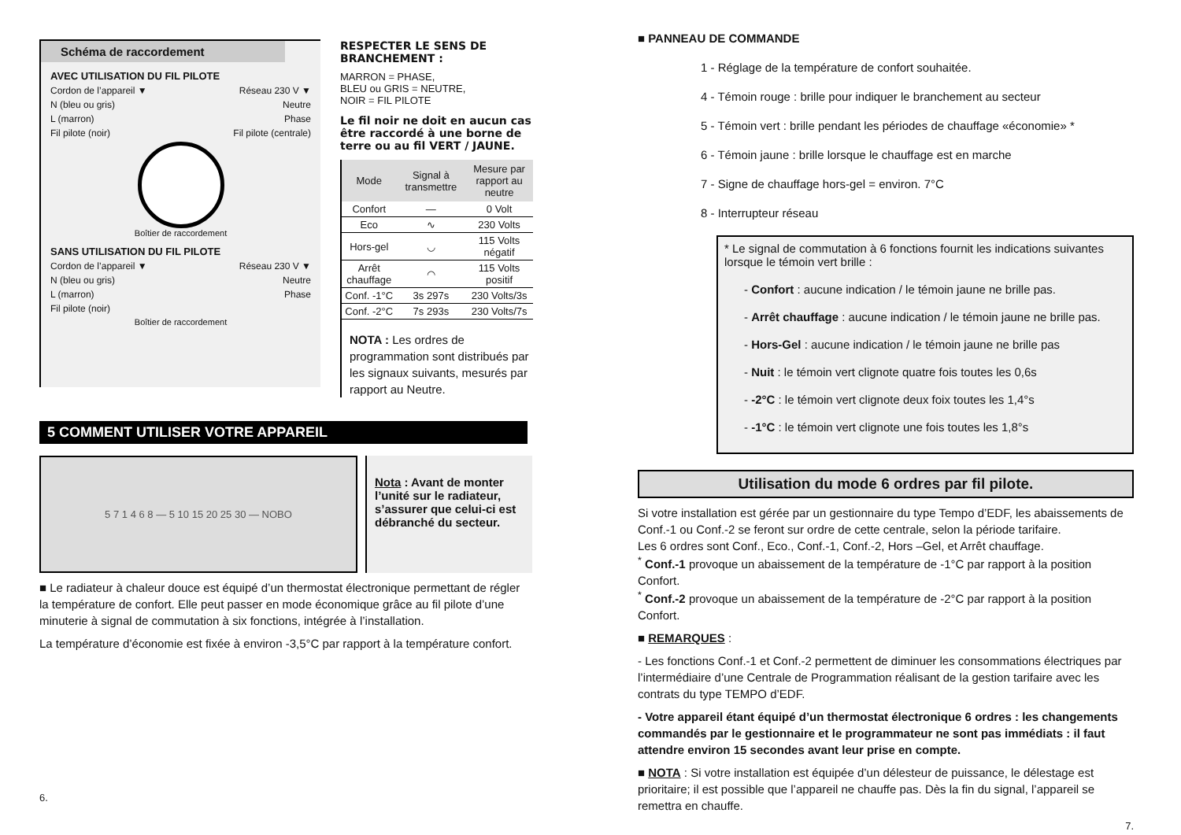Schéma de raccordement
AVEC UTILISATION DU FIL PILOTE
Cordon de l’appareil ▼ Réseau 230 V ▼
N (bleu ou gris) Neutre
L (marron) Phase
Fil pilote (noir) Fil pilote (centrale)
Boîtier de raccordement
SANS UTILISATION DU FIL PILOTE
Cordon de l’appareil ▼ Réseau 230 V ▼
N (bleu ou gris) Neutre
L (marron) Phase
Fil pilote (noir)
Boîtier de raccordement
RESPECTER LE SENS DE BRANCHEMENT :
MARRON = PHASE,
BLEU ou GRIS = NEUTRE,
NOIR = FIL PILOTE
Le fil noir ne doit en aucun cas être raccordé à une borne de terre ou au fil VERT / JAUNE.
| Mode | Signal à transmettre | Mesure par rapport au neutre |
| --- | --- | --- |
| Confort | — | 0 Volt |
| Eco | ∿ | 230 Volts |
| Hors-gel | ◡ | 115 Volts négatif |
| Arrêt chauffage | ◠ | 115 Volts positif |
| Conf. -1°C | 3s 297s | 230 Volts/3s |
| Conf. -2°C | 7s 293s | 230 Volts/7s |
NOTA : Les ordres de programmation sont distribués par les signaux suivants, mesurés par rapport au Neutre.
5 COMMENT UTILISER VOTRE APPAREIL
5 7 1 4 6 8 — 5 10 15 20 25 30 — NOBO
Nota : Avant de monter l’unité sur le radiateur, s’assurer que celui-ci est débranché du secteur.
■ Le radiateur à chaleur douce est équipé d’un thermostat électronique permettant de régler la température de confort. Elle peut passer en mode économique grâce au fil pilote d’une minuterie à signal de commutation à six fonctions, intégrée à l’installation.
La température d’économie est fixée à environ -3,5°C par rapport à la température confort.
6.
■ PANNEAU DE COMMANDE
1 - Réglage de la température de confort souhaitée.
4 - Témoin rouge : brille pour indiquer le branchement au secteur
5 - Témoin vert : brille pendant les périodes de chauffage «économie» *
6 - Témoin jaune : brille lorsque le chauffage est en marche
7 - Signe de chauffage hors-gel = environ. 7°C
8 - Interrupteur réseau
* Le signal de commutation à 6 fonctions fournit les indications suivantes lorsque le témoin vert brille :
- Confort : aucune indication / le témoin jaune ne brille pas.
- Arrêt chauffage : aucune indication / le témoin jaune ne brille pas.
- Hors-Gel : aucune indication / le témoin jaune ne brille pas
- Nuit : le témoin vert clignote quatre fois toutes les 0,6s
- -2°C : le témoin vert clignote deux foix toutes les 1,4°s
- -1°C : le témoin vert clignote une fois toutes les 1,8°s
Utilisation du mode 6 ordres par fil pilote.
Si votre installation est gérée par un gestionnaire du type Tempo d’EDF, les abaissements de Conf.-1 ou Conf.-2 se feront sur ordre de cette centrale, selon la période tarifaire.
Les 6 ordres sont Conf., Eco., Conf.-1, Conf.-2, Hors –Gel, et Arrêt chauffage.
<sup>*</sup> Conf.-1 provoque un abaissement de la température de -1°C par rapport à la position Confort.
<sup>*</sup> Conf.-2 provoque un abaissement de la température de -2°C par rapport à la position Confort.
■ REMARQUES :
- Les fonctions Conf.-1 et Conf.-2 permettent de diminuer les consommations électriques par l’intermédiaire d’une Centrale de Programmation réalisant de la gestion tarifaire avec les contrats du type TEMPO d’EDF.
- Votre appareil étant équipé d’un thermostat électronique 6 ordres : les changements commandés par le gestionnaire et le programmateur ne sont pas immédiats : il faut attendre environ 15 secondes avant leur prise en compte.
■ NOTA : Si votre installation est équipée d’un délesteur de puissance, le délestage est prioritaire; il est possible que l’appareil ne chauffe pas. Dès la fin du signal, l’appareil se remettra en chauffe.
7.